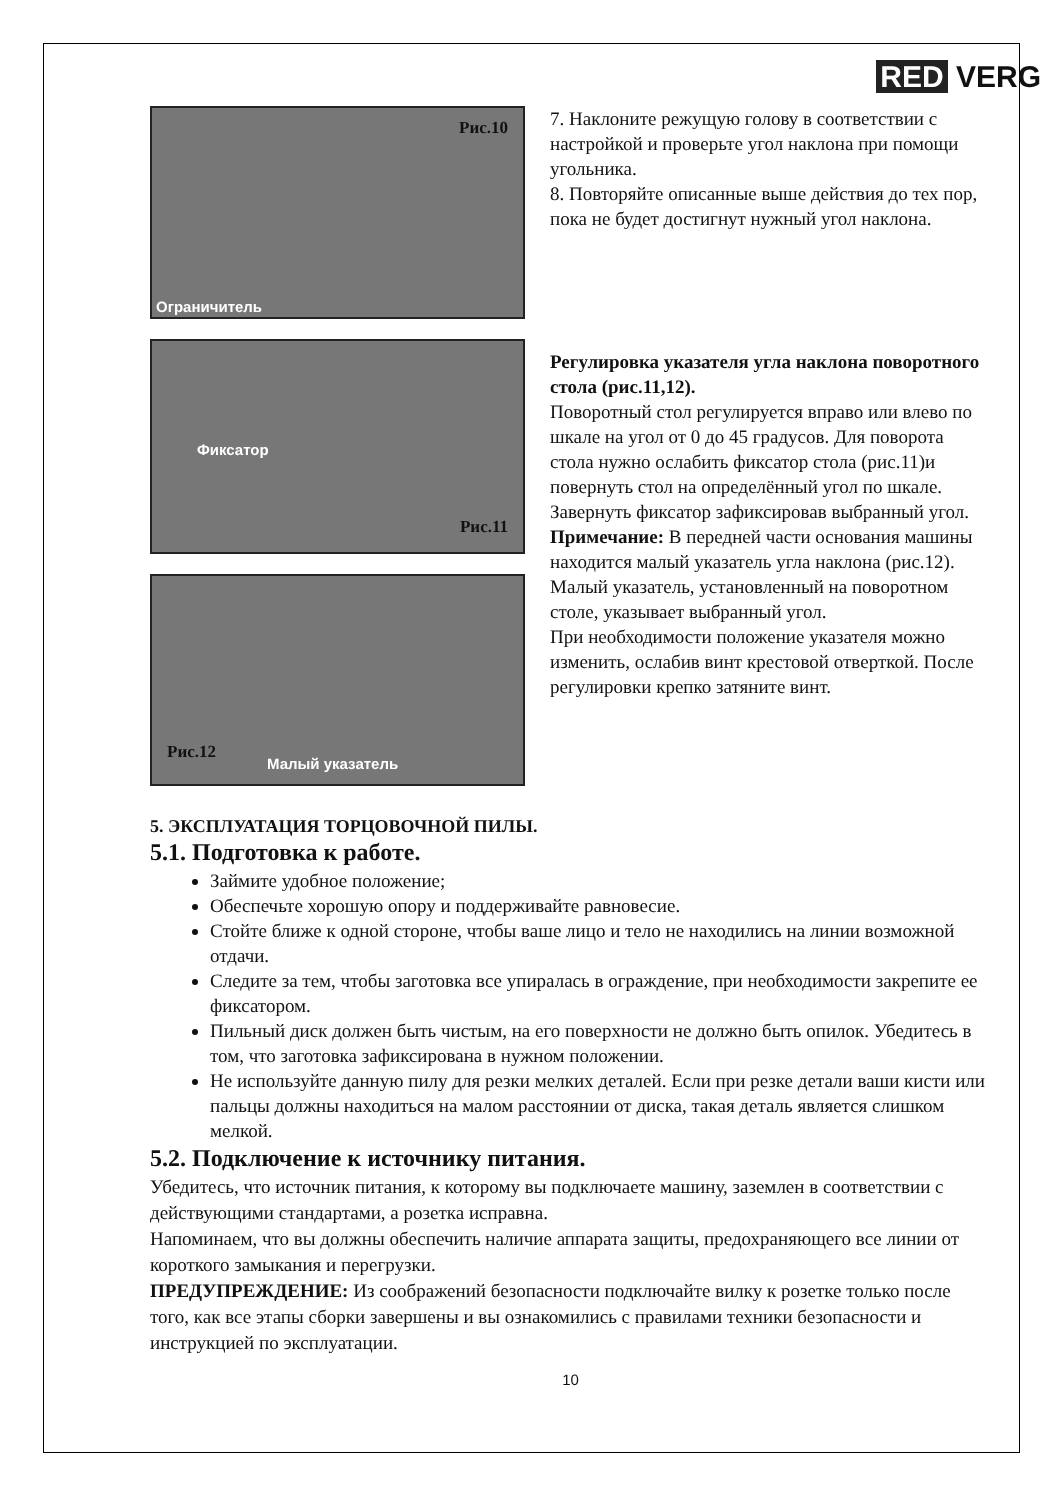RED VERG
Рис.10
Ограничитель
7. Наклоните режущую голову в соответствии с настройкой и проверьте угол наклона при помощи угольника.
8. Повторяйте описанные выше действия до тех пор, пока не будет достигнут нужный угол наклона.
Фиксатор
Рис.11
Рис.12
Малый указатель
Регулировка указателя угла наклона поворотного стола (рис.11,12).
Поворотный стол регулируется вправо или влево по шкале на угол от 0 до 45 градусов. Для поворота стола нужно ослабить фиксатор стола (рис.11)и повернуть стол на определённый угол по шкале. Завернуть фиксатор зафиксировав выбранный угол.
Примечание: В передней части основания машины находится малый указатель угла наклона (рис.12). Малый указатель, установленный на поворотном столе, указывает выбранный угол.
При необходимости положение указателя можно изменить, ослабив винт крестовой отверткой. После регулировки крепко затяните винт.
5. ЭКСПЛУАТАЦИЯ ТОРЦОВОЧНОЙ ПИЛЫ.
5.1. Подготовка к работе.
Займите удобное положение;
Обеспечьте хорошую опору и поддерживайте равновесие.
Стойте ближе к одной стороне, чтобы ваше лицо и тело не находились на линии возможной отдачи.
Следите за тем, чтобы заготовка все упиралась в ограждение, при необходимости закрепите ее фиксатором.
Пильный диск должен быть чистым, на его поверхности не должно быть опилок. Убедитесь в том, что заготовка зафиксирована в нужном положении.
Не используйте данную пилу для резки мелких деталей. Если при резке детали ваши кисти или пальцы должны находиться на малом расстоянии от диска, такая деталь является слишком мелкой.
5.2. Подключение к источнику питания.
Убедитесь, что источник питания, к которому вы подключаете машину, заземлен в соответствии с действующими стандартами, а розетка исправна.
Напоминаем, что вы должны обеспечить наличие аппарата защиты, предохраняющего все линии от короткого замыкания и перегрузки.
ПРЕДУПРЕЖДЕНИЕ: Из соображений безопасности подключайте вилку к розетке только после того, как все этапы сборки завершены и вы ознакомились с правилами техники безопасности и инструкцией по эксплуатации.
10